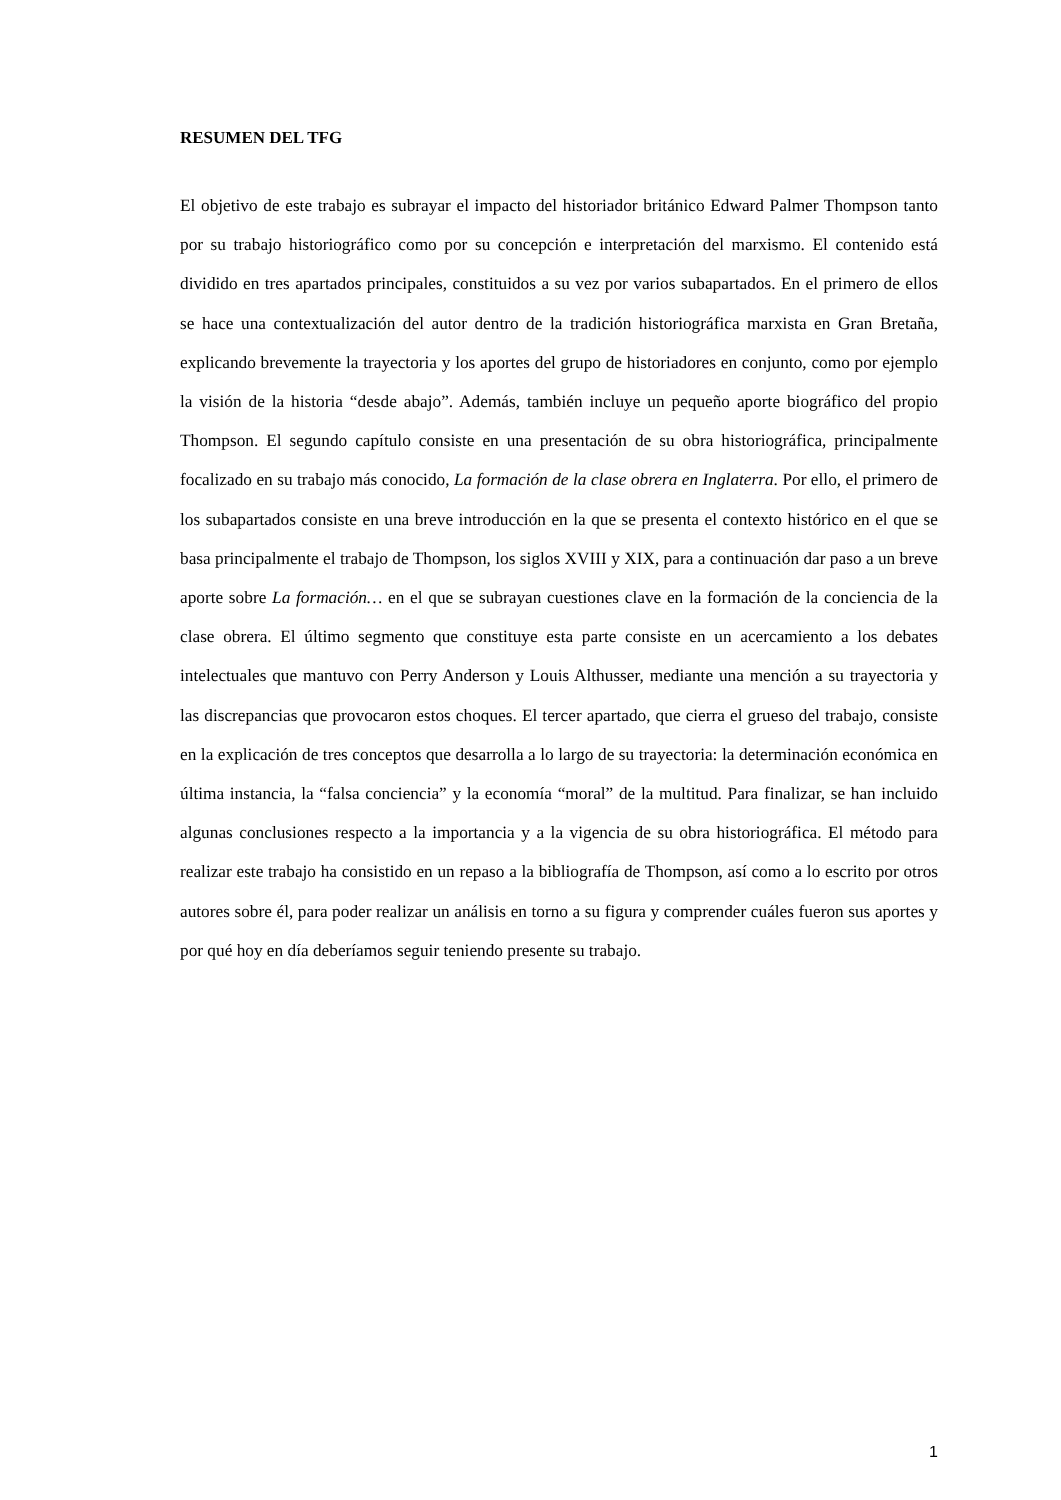RESUMEN DEL TFG
El objetivo de este trabajo es subrayar el impacto del historiador británico Edward Palmer Thompson tanto por su trabajo historiográfico como por su concepción e interpretación del marxismo. El contenido está dividido en tres apartados principales, constituidos a su vez por varios subapartados. En el primero de ellos se hace una contextualización del autor dentro de la tradición historiográfica marxista en Gran Bretaña, explicando brevemente la trayectoria y los aportes del grupo de historiadores en conjunto, como por ejemplo la visión de la historia “desde abajo”. Además, también incluye un pequeño aporte biográfico del propio Thompson. El segundo capítulo consiste en una presentación de su obra historiográfica, principalmente focalizado en su trabajo más conocido, La formación de la clase obrera en Inglaterra. Por ello, el primero de los subapartados consiste en una breve introducción en la que se presenta el contexto histórico en el que se basa principalmente el trabajo de Thompson, los siglos XVIII y XIX, para a continuación dar paso a un breve aporte sobre La formación… en el que se subrayan cuestiones clave en la formación de la conciencia de la clase obrera. El último segmento que constituye esta parte consiste en un acercamiento a los debates intelectuales que mantuvo con Perry Anderson y Louis Althusser, mediante una mención a su trayectoria y las discrepancias que provocaron estos choques. El tercer apartado, que cierra el grueso del trabajo, consiste en la explicación de tres conceptos que desarrolla a lo largo de su trayectoria: la determinación económica en última instancia, la “falsa conciencia” y la economía “moral” de la multitud. Para finalizar, se han incluido algunas conclusiones respecto a la importancia y a la vigencia de su obra historiográfica. El método para realizar este trabajo ha consistido en un repaso a la bibliografía de Thompson, así como a lo escrito por otros autores sobre él, para poder realizar un análisis en torno a su figura y comprender cuáles fueron sus aportes y por qué hoy en día deberíamos seguir teniendo presente su trabajo.
1